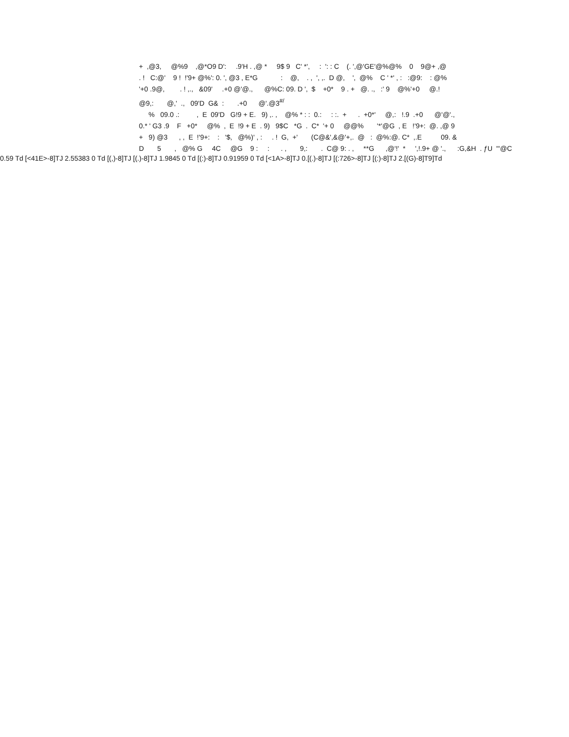+ ,@3, @%9 ,@*O9 D': .9'H . ,@ * 9$ 9 C' *', : ': : C (. ',@'GE'@%@% 0 9@+ ,@ . ! C:@' 9 ! !'9+ @%': 0. ', @3 , E*G : @, . , ', ,. D @, ', @% C ' *' , : :@9: : @% '+0 .9@, . ! ,., &09' .+0 @'@., @%C: 09. D ', $ +0* 9 . + @. ., :' 9 @%'+0 @.! @9,: @,' ., 09'D G& : .+0 @'.@3<sup>#/</sup> % 09.0 .: , E 09'D G!9 + E. 9) ,. , @% * : : 0.: : :. + . +0*' @,: !.9 .+0 @'@'., 0.* ' G3 .9 F +0* @% , E !9 + E . 9) 9$C *G . C* '+ 0 @@% '*'@G , E !'9+: @. ,@ 9 + 9) @3 , , E !'9+: : '$, @%)' , : . ! G, +' (C@&',&@'+,. @ : @%:@. C* ,.E 09. & D 5 , @% G 4C @G 9 : : . , 9,: . C@ 9: . , **G ,@'!' * ',!.9+ @ '., :G,&H . ƒU "'@C
0.59 Td [<41E>-8]TJ 2.55383 0 Td [(,)-8]TJ [(.)-8]TJ 1.9845 0 Td [(:)-8]TJ 0.91959 0 Td [<1A>-8]TJ 0.[(.)-8]TJ [(:726>-8]TJ [(:)-8]TJ 2.[(G)-8]T9]Td